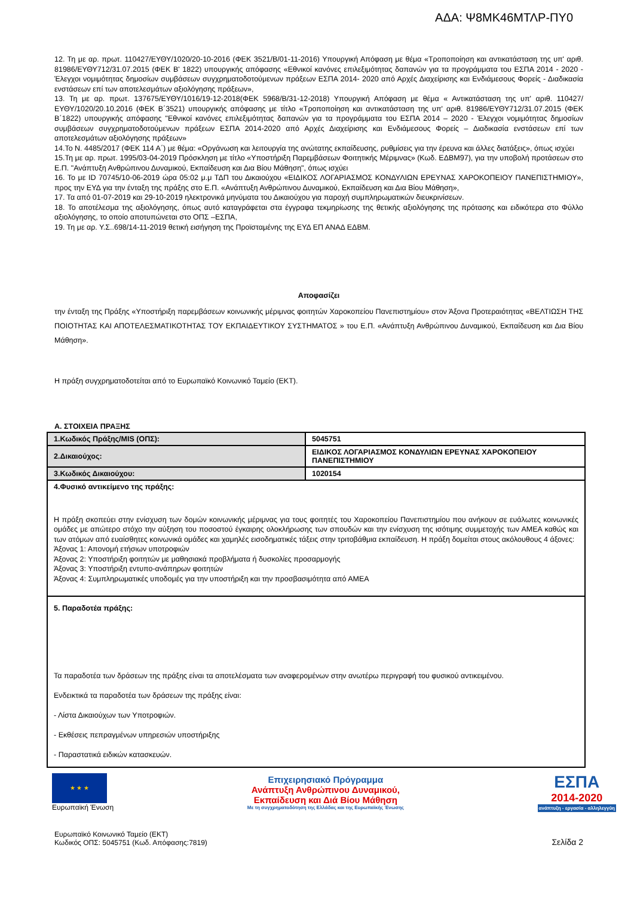ΑΔΑ: Ψ8ΜΚ46ΜΤΛΡ-ΠΥ0
12. Τη με αρ. πρωτ. 110427/ΕΥΘΥ/1020/20-10-2016 (ΦΕΚ 3521/Β/01-11-2016) Υπουργική Απόφαση με θέμα «Τροποποίηση και αντικατάσταση της υπ' αριθ. 81986/ΕΥΘΥ712/31.07.2015 (ΦΕΚ Β' 1822) υπουργικής απόφασης «Εθνικοί κανόνες επιλεξιμότητας δαπανών για τα προγράμματα του ΕΣΠΑ 2014 - 2020 - Έλεγχοι νομιμότητας δημοσίων συμβάσεων συγχρηματοδοτούμενων πράξεων ΕΣΠΑ 2014- 2020 από Αρχές Διαχείρισης και Ενδιάμεσους Φορείς - Διαδικασία ενστάσεων επί των αποτελεσμάτων αξιολόγησης πράξεων»,
13. Τη με αρ. πρωτ. 137675/ΕΥΘΥ/1016/19-12-2018(ΦΕΚ 5968/Β/31-12-2018) Υπουργική Απόφαση με θέμα « Αντικατάσταση της υπ' αριθ. 110427/ΕΥΘΥ/1020/20.10.2016 (ΦΕΚ Β΄3521) υπουργικής απόφασης με τίτλο «Τροποποίηση και αντικατάσταση της υπ' αριθ. 81986/ΕΥΘΥ712/31.07.2015 (ΦΕΚ Β΄1822) υπουργικής απόφασης "Εθνικοί κανόνες επιλεξιμότητας δαπανών για τα προγράμματα του ΕΣΠΑ 2014 – 2020 - Έλεγχοι νομιμότητας δημοσίων συμβάσεων συγχρηματοδοτούμενων πράξεων ΕΣΠΑ 2014-2020 από Αρχές Διαχείρισης και Ενδιάμεσους Φορείς – Διαδικασία ενστάσεων επί των αποτελεσμάτων αξιολόγησης πράξεων»
14.Το Ν. 4485/2017 (ΦΕΚ 114 Α΄) με θέμα: «Οργάνωση και λειτουργία της ανώτατης εκπαίδευσης, ρυθμίσεις για την έρευνα και άλλες διατάξεις», όπως ισχύει
15.Τη με αρ. πρωτ. 1995/03-04-2019 Πρόσκληση με τίτλο «Υποστήριξη Παρεμβάσεων Φοιτητικής Μέριμνας» (Κωδ. ΕΔΒΜ97), για την υποβολή προτάσεων στο Ε.Π. "Ανάπτυξη Ανθρώπινου Δυναμικού, Εκπαίδευση και Δια Βίου Μάθηση", όπως ισχύει
16. Το με ID 70745/10-06-2019 ώρα 05:02 μ.μ ΤΔΠ του Δικαιούχου «ΕΙΔΙΚΟΣ ΛΟΓΑΡΙΑΣΜΟΣ ΚΟΝΔΥΛΙΩΝ ΕΡΕΥΝΑΣ ΧΑΡΟΚΟΠΕΙΟΥ ΠΑΝΕΠΙΣΤΗΜΙΟΥ», προς την ΕΥΔ για την ένταξη της πράξης στο Ε.Π. «Ανάπτυξη Ανθρώπινου Δυναμικού, Εκπαίδευση και Δια Βίου Μάθηση»,
17. Τα από 01-07-2019 και 29-10-2019 ηλεκτρονικά μηνύματα του Δικαιούχου για παροχή συμπληρωματικών διευκρινίσεων.
18. Το αποτέλεσμα της αξιολόγησης, όπως αυτό καταγράφεται στα έγγραφα τεκμηρίωσης της θετικής αξιολόγησης της πρότασης και ειδικότερα στο Φύλλο αξιολόγησης, το οποίο αποτυπώνεται στο ΟΠΣ –ΕΣΠΑ,
19. Τη με αρ. Υ.Σ..698/14-11-2019 θετική εισήγηση της Προϊσταμένης της ΕΥΔ ΕΠ ΑΝΑΔ ΕΔΒΜ.
Αποφασίζει
την ένταξη της Πράξης «Υποστήριξη παρεμβάσεων κοινωνικής μέριμνας φοιτητών Χαροκοπείου Πανεπιστημίου» στον Άξονα Προτεραιότητας «ΒΕΛΤΙΩΣΗ ΤΗΣ ΠΟΙΟΤΗΤΑΣ ΚΑΙ ΑΠΟΤΕΛΕΣΜΑΤΙΚΟΤΗΤΑΣ ΤΟΥ ΕΚΠΑΙΔΕΥΤΙΚΟΥ ΣΥΣΤΗΜΑΤΟΣ » του Ε.Π. «Ανάπτυξη Ανθρώπινου Δυναμικού, Εκπαίδευση και Δια Βίου Μάθηση».
Η πράξη συγχρηματοδοτείται από το Ευρωπαϊκό Κοινωνικό Ταμείο (ΕΚΤ).
Α. ΣΤΟΙΧΕΙΑ ΠΡΑΞΗΣ
| 1.Κωδικός Πράξης/MIS (ΟΠΣ): | 5045751 |
| 2.Δικαιούχος: | ΕΙΔΙΚΟΣ ΛΟΓΑΡΙΑΣΜΟΣ ΚΟΝΔΥΛΙΩΝ ΕΡΕΥΝΑΣ ΧΑΡΟΚΟΠΕΙΟΥ ΠΑΝΕΠΙΣΤΗΜΙΟΥ |
| 3.Κωδικός Δικαιούχου: | 1020154 |
| 4.Φυσικό αντικείμενο της πράξης: Η πράξη σκοπεύει στην ενίσχυση των δομών κοινωνικής μέριμνας για τους φοιτητές του Χαροκοπείου Πανεπιστημίου που ανήκουν σε ευάλωτες κοινωνικές ομάδες με απώτερο στόχο την αύξηση του ποσοστού έγκαιρης ολοκλήρωσης των σπουδών και την ενίσχυση της ισότιμης συμμετοχής των ΑΜΕΑ καθώς και των ατόμων από ευαίσθητες κοινωνικά ομάδες και χαμηλές εισοδηματικές τάξεις στην τριτοβάθμια εκπαίδευση. Η πράξη δομείται στους ακόλουθους 4 άξονες: Άξονας 1: Απονομή ετήσιων υποτροφιών Άξονας 2: Υποστήριξη φοιτητών με μαθησιακά προβλήματα ή δυσκολίες προσαρμογής Άξονας 3: Υποστήριξη εντυπο-ανάπηρων φοιτητών Άξονας 4: Συμπληρωματικές υποδομές για την υποστήριξη και την προσβασιμότητα από ΑΜΕΑ | |
| 5. Παραδοτέα πράξης: Τα παραδοτέα των δράσεων της πράξης είναι τα αποτελέσματα των αναφερομένων στην ανωτέρω περιγραφή του φυσικού αντικειμένου. Ενδεικτικά τα παραδοτέα των δράσεων της πράξης είναι: - Λίστα Δικαιούχων των Υποτροφιών. - Εκθέσεις πεπραγμένων υπηρεσιών υποστήριξης - Παραστατικά ειδικών κατασκευών. | |
★ ★ ★
Ευρωπαϊκή Ένωση
Επιχειρησιακό Πρόγραμμα
Ανάπτυξη Ανθρώπινου Δυναμικού,
Εκπαίδευση και Διά Βίου Μάθηση
Με τη συγχρηματοδότηση της Ελλάδας και της Ευρωπαϊκής Ένωσης
ΕΣΠΑ
2014-2020
ανάπτυξη - εργασία - αλληλεγγύη
Ευρωπαϊκό Κοινωνικό Ταμείο (ΕΚΤ)
Κωδικός ΟΠΣ: 5045751 (Κωδ. Απόφασης:7819)
Σελίδα 2